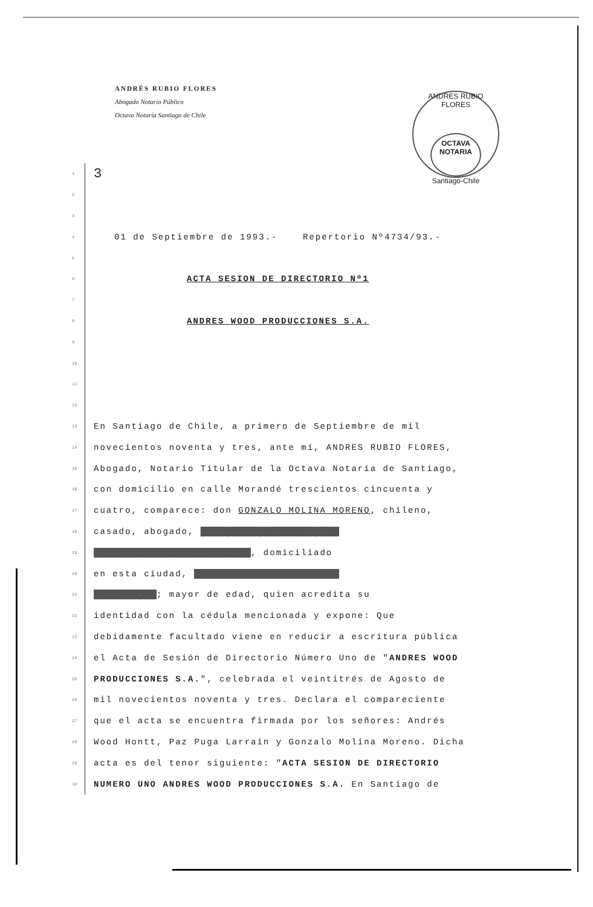ANDRÉS RUBIO FLORES
Abogado Notario Público
Octava Notaría Santiago de Chile
ANDRES RUBIO FLORES
OCTAVA
NOTARIA
Santiago-Chile
1 3
2
3
4 01 de Septiembre de 1993.- Repertorio Nº4734/93.-
5
6 ACTA SESION DE DIRECTORIO Nº1
7
8 ANDRES WOOD PRODUCCIONES S.A.
9
10
11
12
13 En Santiago de Chile, a primero de Septiembre de mil
14 novecientos noventa y tres, ante mí, ANDRES RUBIO FLORES,
15 Abogado, Notario Titular de la Octava Notaría de Santiago,
16 con domicilio en calle Morandé trescientos cincuenta y
17 cuatro, comparece: don GONZALO MOLINA MORENO, chileno,
18 casado, abogado, ██████████████████████
19 █████████████████████████, domiciliado
20 en esta ciudad, ███████████████████████
21 ██████████; mayor de edad, quien acredita su
22 identidad con la cédula mencionada y expone: Que
23 debidamente facultado viene en reducir a escritura pública
24 el Acta de Sesión de Directorio Número Uno de "ANDRES WOOD
25 PRODUCCIONES S.A.", celebrada el veintitrés de Agosto de
26 mil novecientos noventa y tres. Declara el compareciente
27 que el acta se encuentra firmada por los señores: Andrés
28 Wood Hontt, Paz Puga Larrain y Gonzalo Molina Moreno. Dicha
29 acta es del tenor siguiente: "ACTA SESION DE DIRECTORIO
30 NUMERO UNO ANDRES WOOD PRODUCCIONES S.A. En Santiago de